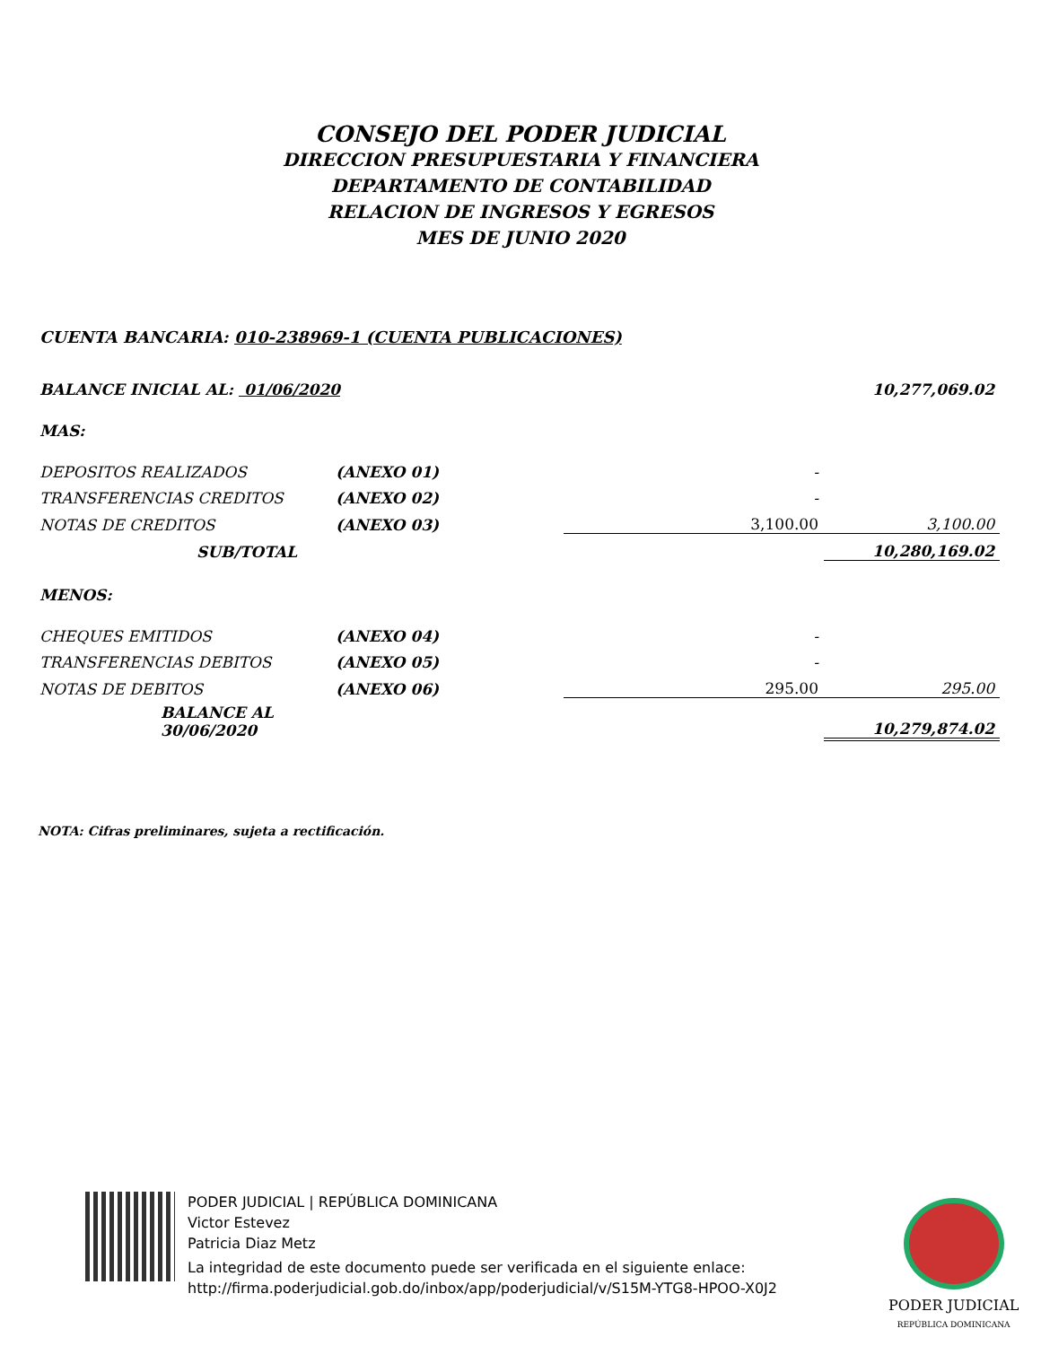CONSEJO DEL PODER JUDICIAL
DIRECCION PRESUPUESTARIA Y FINANCIERA
DEPARTAMENTO DE CONTABILIDAD
RELACION DE INGRESOS Y EGRESOS
MES DE JUNIO 2020
CUENTA BANCARIA: 010-238969-1 (CUENTA PUBLICACIONES)
| BALANCE INICIAL AL: 01/06/2020 | | | 10,277,069.02 |
| MAS: | | | |
| DEPOSITOS REALIZADOS | (ANEXO 01) | - | |
| TRANSFERENCIAS CREDITOS | (ANEXO 02) | - | |
| NOTAS DE CREDITOS | (ANEXO 03) | 3,100.00 | 3,100.00 |
| SUB/TOTAL | | | 10,280,169.02 |
| MENOS: | | | |
| CHEQUES EMITIDOS | (ANEXO 04) | - | |
| TRANSFERENCIAS DEBITOS | (ANEXO 05) | - | |
| NOTAS DE DEBITOS | (ANEXO 06) | 295.00 | 295.00 |
| BALANCE AL 30/06/2020 | | | 10,279,874.02 |
NOTA: Cifras preliminares, sujeta a rectificación.
PODER JUDICIAL | REPÚBLICA DOMINICANA
Victor Estevez
Patricia Diaz Metz
La integridad de este documento puede ser verificada en el siguiente enlace:
http://firma.poderjudicial.gob.do/inbox/app/poderjudicial/v/S15M-YTG8-HPOO-X0J2
PODER JUDICIAL
REPÚBLICA DOMINICANA